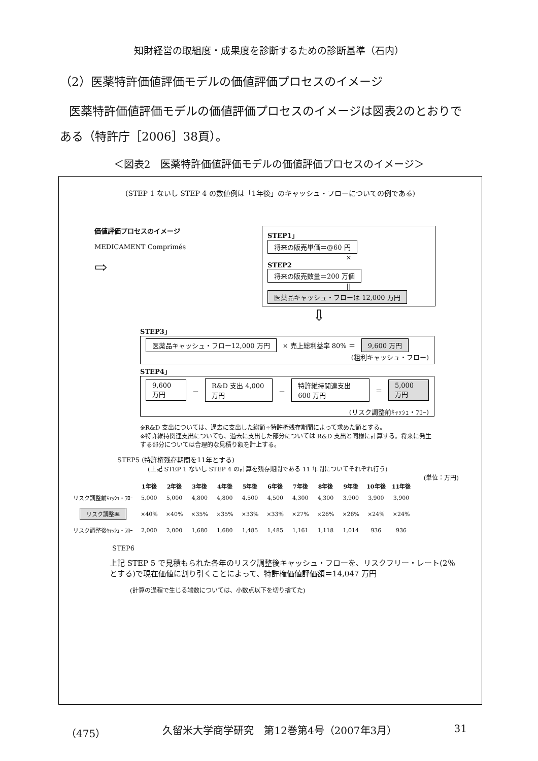知財経営の取組度・成果度を診断するための診断基準（石内）
（2）医薬特許価値評価モデルの価値評価プロセスのイメージ
医薬特許価値評価モデルの価値評価プロセスのイメージは図表2のとおりである（特許庁［2006］38頁）。
＜図表2　医薬特許価値評価モデルの価値評価プロセスのイメージ＞
(STEP 1 ないし STEP 4 の数値例は「1年後」のキャッシュ・フローについての例である)
価値評価プロセスのイメージ
MEDICAMENT Comprimés
⇨
STEP1」
将来の販売単価＝@60 円
×
STEP2
将来の販売数量＝200 万個
||
医薬品キャッシュ・フローは 12,000 万円
⇩
STEP3」
医薬品キャッシュ・フロー12,000 万円 × 売上総利益率 80% ＝ 9,600 万円
(粗利キャッシュ・フロー)
STEP4」
9,600 万円 － R&D 支出 4,000 万円 － 特許維持関連支出600 万円 ＝ 5,000 万円
(リスク調整前ｷｬｯｼｭ・ﾌﾛｰ)
※R&D 支出については、過去に支出した総額÷特許権残存期間によって求めた額とする。
※特許維持関連支出についても、過去に支出した部分については R&D 支出と同様に計算する。将来に発生する部分については合理的な見積り額を計上する。
STEP5 (特許権残存期間を11年とする)
(上記 STEP 1 ないし STEP 4 の計算を残存期間である 11 年間についてそれぞれ行う)
(単位：万円)
| | 1年後 | 2年後 | 3年後 | 4年後 | 5年後 | 6年後 | 7年後 | 8年後 | 9年後 | 10年後 | 11年後 |
| --- | --- | --- | --- | --- | --- | --- | --- | --- | --- | --- | --- |
| リスク調整前ｷｬｯｼｭ・ﾌﾛｰ | 5,000 | 5,000 | 4,800 | 4,800 | 4,500 | 4,500 | 4,300 | 4,300 | 3,900 | 3,900 | 3,900 |
| リスク調整率 | ×40% | ×40% | ×35% | ×35% | ×33% | ×33% | ×27% | ×26% | ×26% | ×24% | ×24% |
| リスク調整後ｷｬｯｼｭ・ﾌﾛｰ | 2,000 | 2,000 | 1,680 | 1,680 | 1,485 | 1,485 | 1,161 | 1,118 | 1,014 | 936 | 936 |
STEP6
上記 STEP 5 で見積もられた各年のリスク調整後キャッシュ・フローを、リスクフリー・レート(2％とする)で現在価値に割り引くことによって、特許権価値評価額＝14,047 万円
(計算の過程で生じる端数については、小数点以下を切り捨てた)
（475） 久留米大学商学研究　第12巻第4号（2007年3月） 31